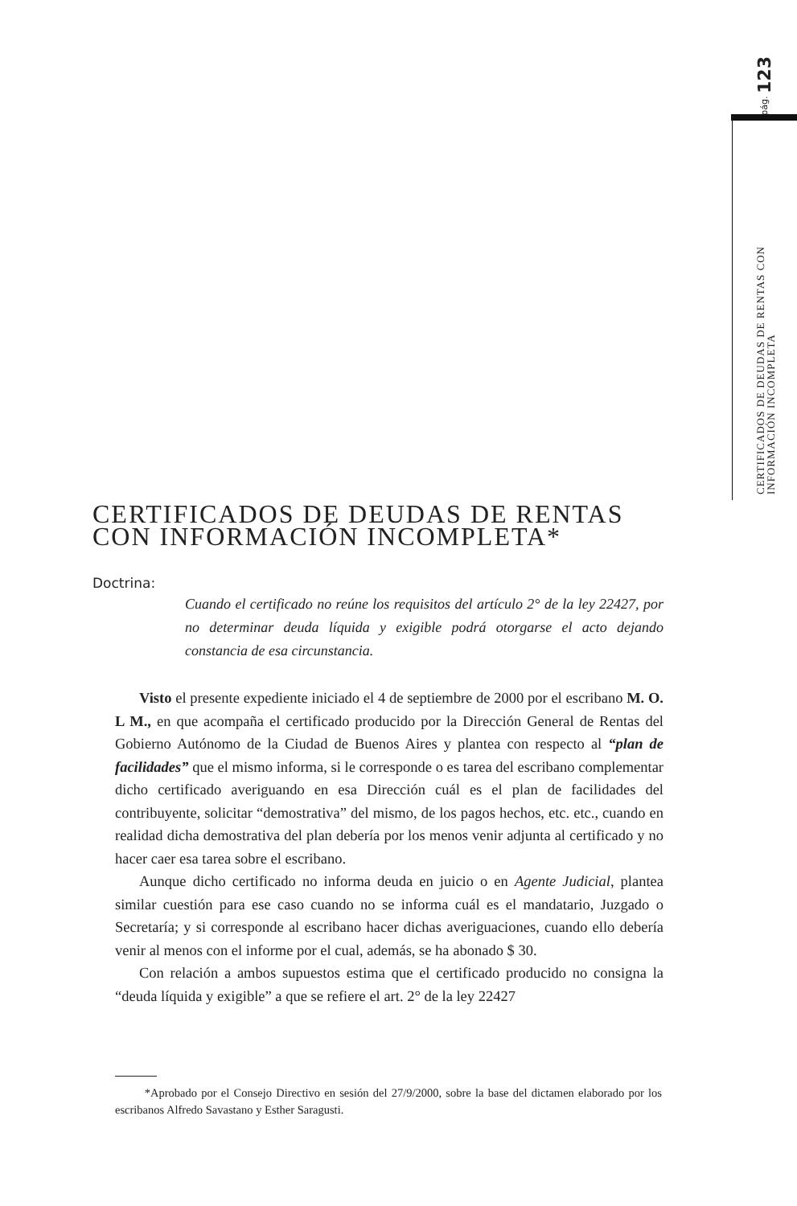pág. 123
CERTIFICADOS DE DEUDAS DE RENTAS CON INFORMACIÓN INCOMPLETA
CERTIFICADOS DE DEUDAS DE RENTAS
CON INFORMACIÓN INCOMPLETA*
Doctrina:
Cuando el certificado no reúne los requisitos del artículo 2° de la ley 22427, por no determinar deuda líquida y exigible podrá otorgarse el acto dejando constancia de esa circunstancia.
Visto el presente expediente iniciado el 4 de septiembre de 2000 por el escribano M. O. L M., en que acompaña el certificado producido por la Dirección General de Rentas del Gobierno Autónomo de la Ciudad de Buenos Aires y plantea con respecto al “plan de facilidades” que el mismo informa, si le corresponde o es tarea del escribano complementar dicho certificado averiguando en esa Dirección cuál es el plan de facilidades del contribuyente, solicitar “demostrativa” del mismo, de los pagos hechos, etc. etc., cuando en realidad dicha demostrativa del plan debería por los menos venir adjunta al certificado y no hacer caer esa tarea sobre el escribano.
Aunque dicho certificado no informa deuda en juicio o en Agente Judicial, plantea similar cuestión para ese caso cuando no se informa cuál es el mandatario, Juzgado o Secretaría; y si corresponde al escribano hacer dichas averiguaciones, cuando ello debería venir al menos con el informe por el cual, además, se ha abonado $ 30.
Con relación a ambos supuestos estima que el certificado producido no consigna la “deuda líquida y exigible” a que se refiere el art. 2° de la ley 22427
*Aprobado por el Consejo Directivo en sesión del 27/9/2000, sobre la base del dictamen elaborado por los escribanos Alfredo Savastano y Esther Saragusti.